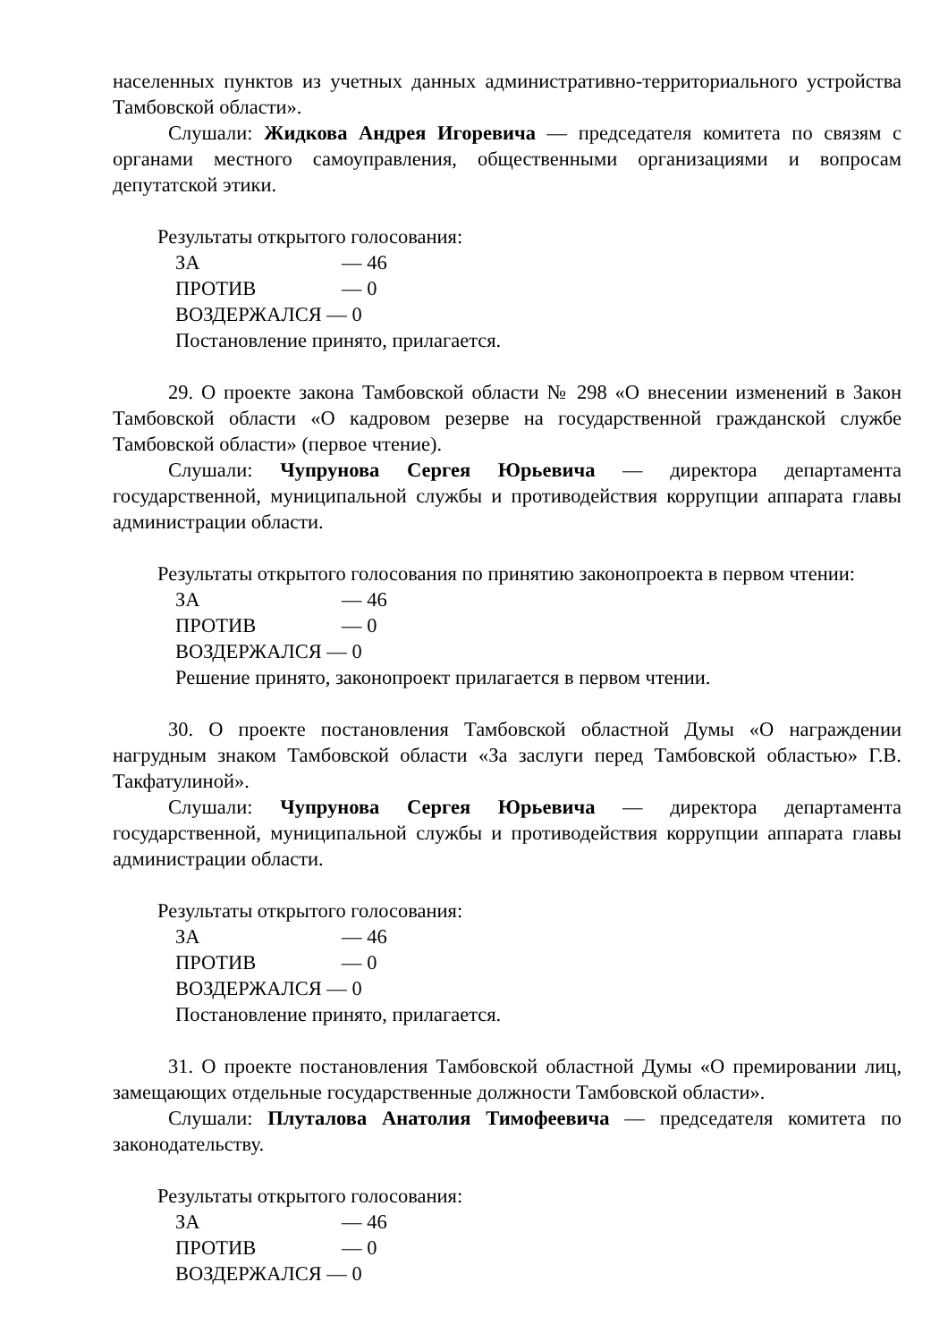населенных пунктов из учетных данных административно-территориального устройства Тамбовской области».
Слушали: Жидкова Андрея Игоревича — председателя комитета по связям с органами местного самоуправления, общественными организациями и вопросам депутатской этики.
Результаты открытого голосования:
ЗА — 46
ПРОТИВ — 0
ВОЗДЕРЖАЛСЯ — 0
Постановление принято, прилагается.
29. О проекте закона Тамбовской области № 298 «О внесении изменений в Закон Тамбовской области «О кадровом резерве на государственной гражданской службе Тамбовской области» (первое чтение).
Слушали: Чупрунова Сергея Юрьевича — директора департамента государственной, муниципальной службы и противодействия коррупции аппарата главы администрации области.
Результаты открытого голосования по принятию законопроекта в первом чтении:
ЗА — 46
ПРОТИВ — 0
ВОЗДЕРЖАЛСЯ — 0
Решение принято, законопроект прилагается в первом чтении.
30. О проекте постановления Тамбовской областной Думы «О награждении нагрудным знаком Тамбовской области «За заслуги перед Тамбовской областью» Г.В. Такфатулиной».
Слушали: Чупрунова Сергея Юрьевича — директора департамента государственной, муниципальной службы и противодействия коррупции аппарата главы администрации области.
Результаты открытого голосования:
ЗА — 46
ПРОТИВ — 0
ВОЗДЕРЖАЛСЯ — 0
Постановление принято, прилагается.
31. О проекте постановления Тамбовской областной Думы «О премировании лиц, замещающих отдельные государственные должности Тамбовской области».
Слушали: Плуталова Анатолия Тимофеевича — председателя комитета по законодательству.
Результаты открытого голосования:
ЗА — 46
ПРОТИВ — 0
ВОЗДЕРЖАЛСЯ — 0